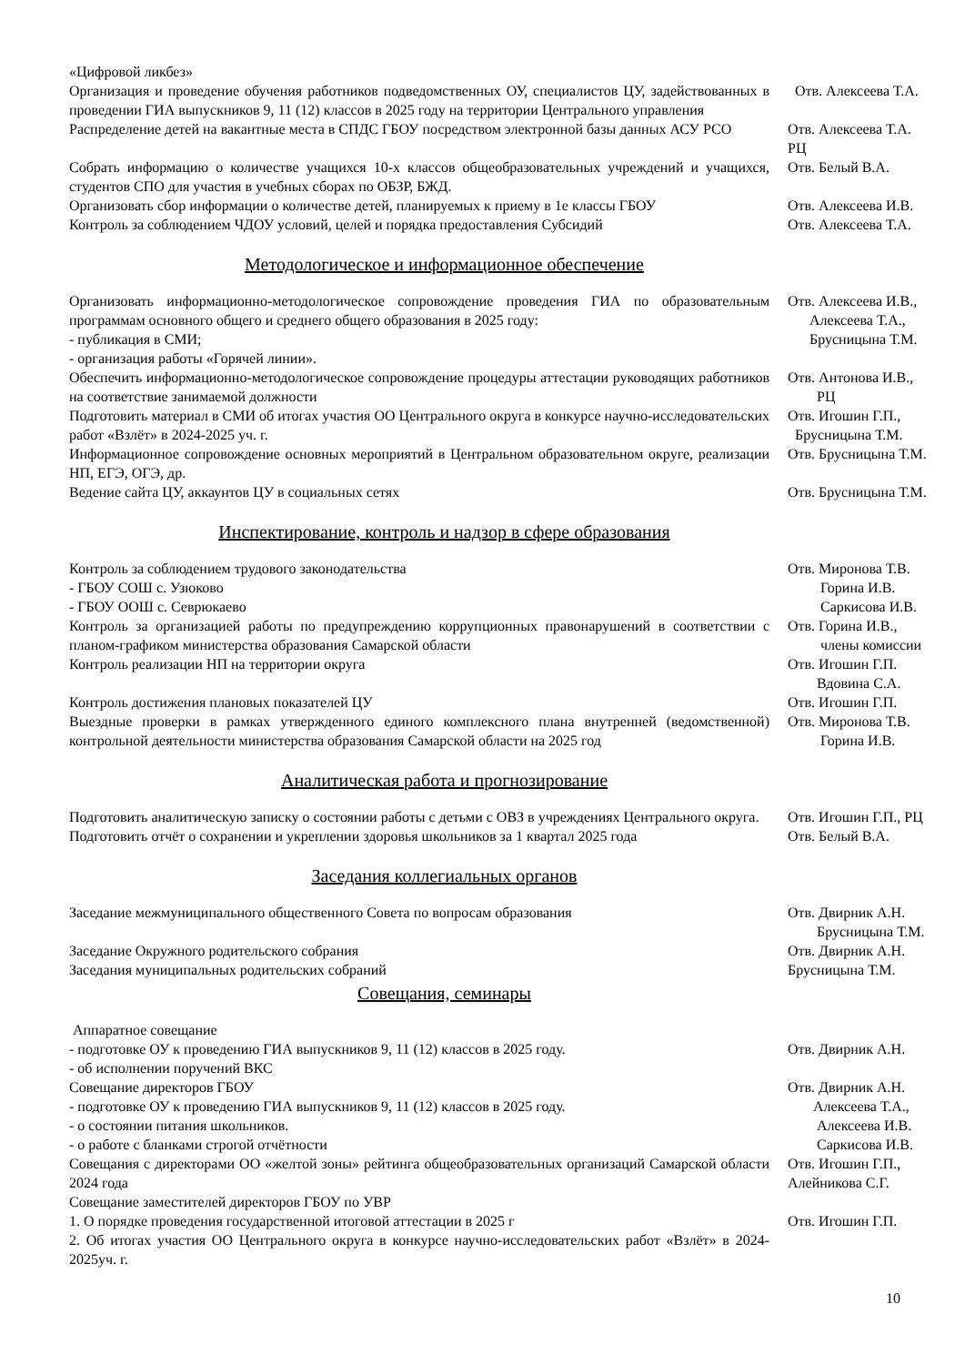| «Цифровой ликбез» | |
| Организация и проведение обучения работников подведомственных ОУ, специалистов ЦУ, задействованных в проведении ГИА выпускников 9, 11 (12) классов в 2025 году на территории Центрального управления | Отв. Алексеева Т.А. |
| Распределение детей на вакантные места в СПДС ГБОУ посредством электронной базы данных АСУ РСО | Отв. Алексеева Т.А. РЦ |
| Собрать информацию о количестве учащихся 10-х классов общеобразовательных учреждений и учащихся, студентов СПО для участия в учебных сборах по ОБЗР, БЖД. | Отв. Белый В.А. |
| Организовать сбор информации о количестве детей, планируемых к приему в 1е классы ГБОУ | Отв. Алексеева И.В. |
| Контроль за соблюдением ЧДОУ условий, целей и порядка предоставления Субсидий | Отв. Алексеева Т.А. |
Методологическое и информационное обеспечение
| Организовать информационно-методологическое сопровождение проведения ГИА по образовательным программам основного общего и среднего общего образования в 2025 году: - публикация в СМИ; - организация работы «Горячей линии». | Отв. Алексеева И.В., Алексеева Т.А., Брусницына Т.М. |
| Обеспечить информационно-методологическое сопровождение процедуры аттестации руководящих работников на соответствие занимаемой должности | Отв. Антонова И.В., РЦ |
| Подготовить материал в СМИ об итогах участия ОО Центрального округа в конкурсе научно-исследовательских работ «Взлёт» в 2024-2025 уч. г. | Отв. Игошин Г.П., Брусницына Т.М. |
| Информационное сопровождение основных мероприятий в Центральном образовательном округе, реализации НП, ЕГЭ, ОГЭ, др. | Отв. Брусницына Т.М. |
| Ведение сайта ЦУ, аккаунтов ЦУ в социальных сетях | Отв. Брусницына Т.М. |
Инспектирование, контроль и надзор в сфере образования
| Контроль за соблюдением трудового законодательства - ГБОУ СОШ с. Узюково - ГБОУ ООШ с. Севрюкаево | Отв. Миронова Т.В. Горина И.В. Саркисова И.В. |
| Контроль за организацией работы по предупреждению коррупционных правонарушений в соответствии с планом-графиком министерства образования Самарской области | Отв. Горина И.В., члены комиссии |
| Контроль реализации НП на территории округа | Отв. Игошин Г.П. Вдовина С.А. |
| Контроль достижения плановых показателей ЦУ | Отв. Игошин Г.П. |
| Выездные проверки в рамках утвержденного единого комплексного плана внутренней (ведомственной) контрольной деятельности министерства образования Самарской области на 2025 год | Отв. Миронова Т.В. Горина И.В. |
Аналитическая работа и прогнозирование
| Подготовить аналитическую записку о состоянии работы с детьми с ОВЗ в учреждениях Центрального округа. | Отв. Игошин Г.П., РЦ |
| Подготовить отчёт о сохранении и укреплении здоровья школьников за 1 квартал 2025 года | Отв. Белый В.А. |
Заседания коллегиальных органов
| Заседание межмуниципального общественного Совета по вопросам образования | Отв. Двирник А.Н. Брусницына Т.М. |
| Заседание Окружного родительского собрания | Отв. Двирник А.Н. |
| Заседания муниципальных родительских собраний | Брусницына Т.М. |
Совещания, семинары
| Аппаратное совещание - подготовке ОУ к проведению ГИА выпускников 9, 11 (12) классов в 2025 году. - об исполнении поручений ВКС | Отв. Двирник А.Н. |
| Совещание директоров ГБОУ - подготовке ОУ к проведению ГИА выпускников 9, 11 (12) классов в 2025 году. - о состоянии питания школьников. - о работе с бланками строгой отчётности | Отв. Двирник А.Н. Алексеева Т.А., Алексеева И.В. Саркисова И.В. |
| Совещания с директорами ОО «желтой зоны» рейтинга общеобразовательных организаций Самарской области 2024 года | Отв. Игошин Г.П., Алейникова С.Г. |
| Совещание заместителей директоров ГБОУ по УВР 1. О порядке проведения государственной итоговой аттестации в 2025 г 2. Об итогах участия ОО Центрального округа в конкурсе научно-исследовательских работ «Взлёт» в 2024-2025уч. г. | Отв. Игошин Г.П. |
10